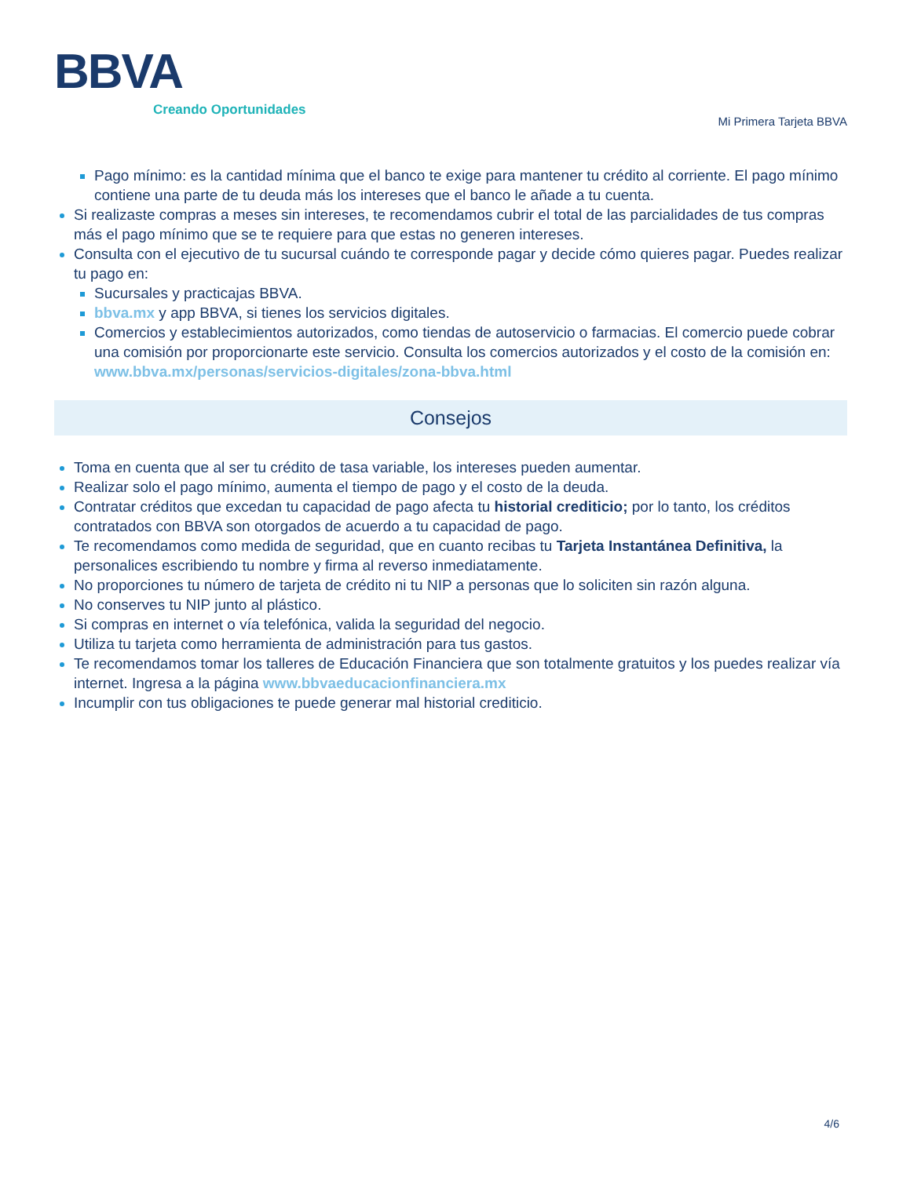BBVA
Creando Oportunidades
Mi Primera Tarjeta BBVA
Pago mínimo: es la cantidad mínima que el banco te exige para mantener tu crédito al corriente. El pago mínimo contiene una parte de tu deuda más los intereses que el banco le añade a tu cuenta.
Si realizaste compras a meses sin intereses, te recomendamos cubrir el total de las parcialidades de tus compras más el pago mínimo que se te requiere para que estas no generen intereses.
Consulta con el ejecutivo de tu sucursal cuándo te corresponde pagar y decide cómo quieres pagar. Puedes realizar tu pago en:
Sucursales y practicajas BBVA.
bbva.mx y app BBVA, si tienes los servicios digitales.
Comercios y establecimientos autorizados, como tiendas de autoservicio o farmacias. El comercio puede cobrar una comisión por proporcionarte este servicio. Consulta los comercios autorizados y el costo de la comisión en: www.bbva.mx/personas/servicios-digitales/zona-bbva.html
Consejos
Toma en cuenta que al ser tu crédito de tasa variable, los intereses pueden aumentar.
Realizar solo el pago mínimo, aumenta el tiempo de pago y el costo de la deuda.
Contratar créditos que excedan tu capacidad de pago afecta tu historial crediticio; por lo tanto, los créditos contratados con BBVA son otorgados de acuerdo a tu capacidad de pago.
Te recomendamos como medida de seguridad, que en cuanto recibas tu Tarjeta Instantánea Definitiva, la personalices escribiendo tu nombre y firma al reverso inmediatamente.
No proporciones tu número de tarjeta de crédito ni tu NIP a personas que lo soliciten sin razón alguna.
No conserves tu NIP junto al plástico.
Si compras en internet o vía telefónica, valida la seguridad del negocio.
Utiliza tu tarjeta como herramienta de administración para tus gastos.
Te recomendamos tomar los talleres de Educación Financiera que son totalmente gratuitos y los puedes realizar vía internet. Ingresa a la página www.bbvaeducacionfinanciera.mx
Incumplir con tus obligaciones te puede generar mal historial crediticio.
4/6